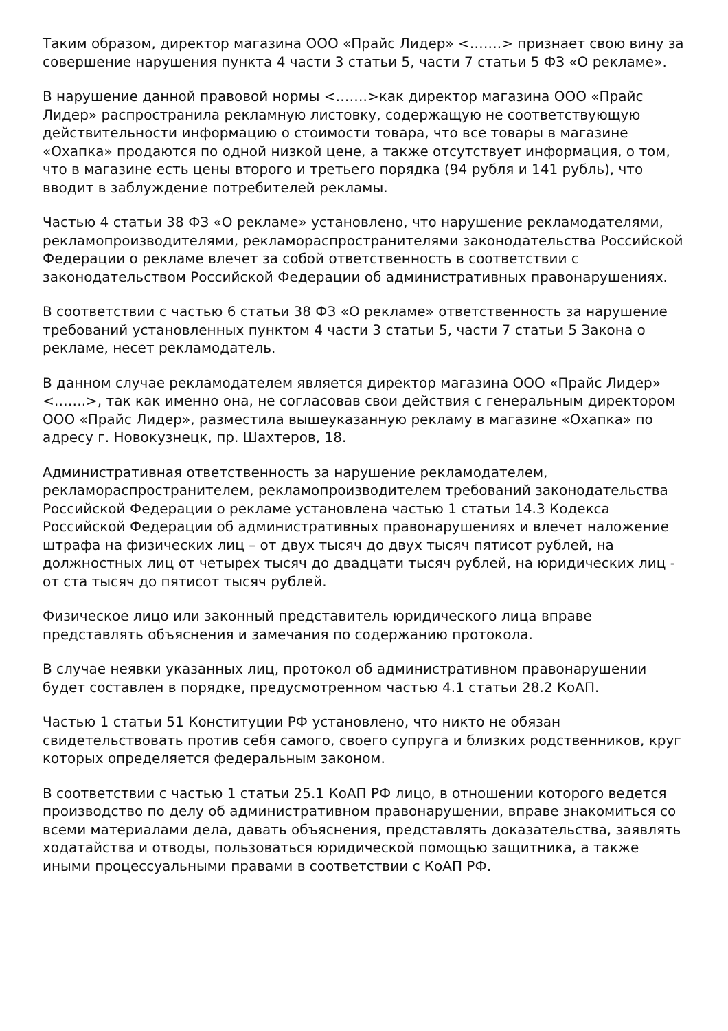Таким образом, директор магазина ООО «Прайс Лидер» <…….> признает свою вину за совершение нарушения пункта 4 части 3 статьи 5, части 7 статьи 5 ФЗ «О рекламе».
В нарушение данной правовой нормы <…….>как директор магазина ООО «Прайс Лидер» распространила рекламную листовку, содержащую не соответствующую действительности информацию о стоимости товара, что все товары в магазине «Охапка» продаются по одной низкой цене, а также отсутствует информация, о том, что в магазине есть цены второго и третьего порядка (94 рубля и 141 рубль), что вводит в заблуждение потребителей рекламы.
Частью 4 статьи 38 ФЗ «О рекламе» установлено, что нарушение рекламодателями, рекламопроизводителями, рекламораспространителями законодательства Российской Федерации о рекламе влечет за собой ответственность в соответствии с законодательством Российской Федерации об административных правонарушениях.
В соответствии с частью 6 статьи 38 ФЗ «О рекламе» ответственность за нарушение требований установленных пунктом 4 части 3 статьи 5, части 7 статьи 5 Закона о рекламе, несет рекламодатель.
В данном случае рекламодателем является директор магазина ООО «Прайс Лидер» <…….>, так как именно она, не согласовав свои действия с генеральным директором ООО «Прайс Лидер», разместила вышеуказанную рекламу в магазине «Охапка» по адресу г. Новокузнецк, пр. Шахтеров, 18.
Административная ответственность за нарушение рекламодателем, рекламораспространителем, рекламопроизводителем требований законодательства Российской Федерации о рекламе установлена частью 1 статьи 14.3 Кодекса Российской Федерации об административных правонарушениях и влечет наложение штрафа на физических лиц – от двух тысяч до двух тысяч пятисот рублей, на должностных лиц от четырех тысяч до двадцати тысяч рублей, на юридических лиц - от ста тысяч до пятисот тысяч рублей.
Физическое лицо или законный представитель юридического лица вправе представлять объяснения и замечания по содержанию протокола.
В случае неявки указанных лиц, протокол об административном правонарушении будет составлен в порядке, предусмотренном частью 4.1 статьи 28.2 КоАП.
Частью 1 статьи 51 Конституции РФ установлено, что никто не обязан свидетельствовать против себя самого, своего супруга и близких родственников, круг которых определяется федеральным законом.
В соответствии с частью 1 статьи 25.1 КоАП РФ лицо, в отношении которого ведется производство по делу об административном правонарушении, вправе знакомиться со всеми материалами дела, давать объяснения, представлять доказательства, заявлять ходатайства и отводы, пользоваться юридической помощью защитника, а также иными процессуальными правами в соответствии с КоАП РФ.